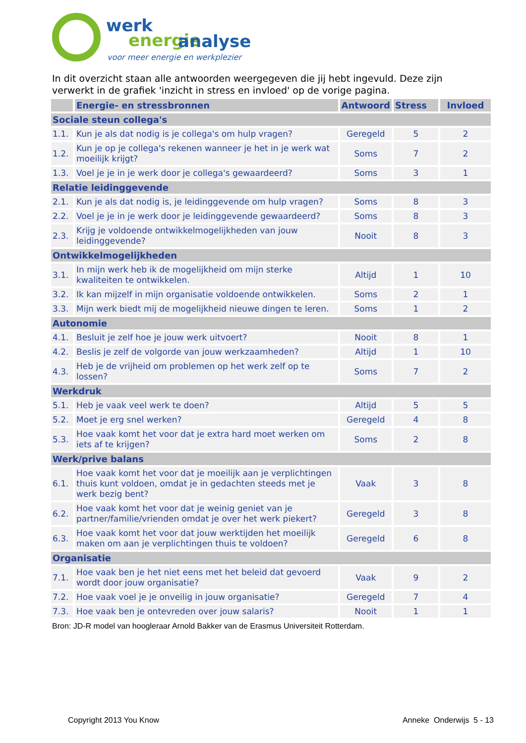werk
energie
analyse
voor meer energie en werkplezier
In dit overzicht staan alle antwoorden weergegeven die jij hebt ingevuld. Deze zijn verwerkt in de grafiek 'inzicht in stress en invloed' op de vorige pagina.
| | Energie- en stressbronnen | Antwoord | Stress | Invloed |
| --- | --- | --- | --- | --- |
| Sociale steun collega's | | | | |
| 1.1. | Kun je als dat nodig is je collega's om hulp vragen? | Geregeld | 5 | 2 |
| 1.2. | Kun je op je collega's rekenen wanneer je het in je werk wat moeilijk krijgt? | Soms | 7 | 2 |
| 1.3. | Voel je je in je werk door je collega's gewaardeerd? | Soms | 3 | 1 |
| Relatie leidinggevende | | | | |
| 2.1. | Kun je als dat nodig is, je leidinggevende om hulp vragen? | Soms | 8 | 3 |
| 2.2. | Voel je je in je werk door je leidinggevende gewaardeerd? | Soms | 8 | 3 |
| 2.3. | Krijg je voldoende ontwikkelmogelijkheden van jouw leidinggevende? | Nooit | 8 | 3 |
| Ontwikkelmogelijkheden | | | | |
| 3.1. | In mijn werk heb ik de mogelijkheid om mijn sterke kwaliteiten te ontwikkelen. | Altijd | 1 | 10 |
| 3.2. | Ik kan mijzelf in mijn organisatie voldoende ontwikkelen. | Soms | 2 | 1 |
| 3.3. | Mijn werk biedt mij de mogelijkheid nieuwe dingen te leren. | Soms | 1 | 2 |
| Autonomie | | | | |
| 4.1. | Besluit je zelf hoe je jouw werk uitvoert? | Nooit | 8 | 1 |
| 4.2. | Beslis je zelf de volgorde van jouw werkzaamheden? | Altijd | 1 | 10 |
| 4.3. | Heb je de vrijheid om problemen op het werk zelf op te lossen? | Soms | 7 | 2 |
| Werkdruk | | | | |
| 5.1. | Heb je vaak veel werk te doen? | Altijd | 5 | 5 |
| 5.2. | Moet je erg snel werken? | Geregeld | 4 | 8 |
| 5.3. | Hoe vaak komt het voor dat je extra hard moet werken om iets af te krijgen? | Soms | 2 | 8 |
| Werk/prive balans | | | | |
| 6.1. | Hoe vaak komt het voor dat je moeilijk aan je verplichtingen thuis kunt voldoen, omdat je in gedachten steeds met je werk bezig bent? | Vaak | 3 | 8 |
| 6.2. | Hoe vaak komt het voor dat je weinig geniet van je partner/familie/vrienden omdat je over het werk piekert? | Geregeld | 3 | 8 |
| 6.3. | Hoe vaak komt het voor dat jouw werktijden het moeilijk maken om aan je verplichtingen thuis te voldoen? | Geregeld | 6 | 8 |
| Organisatie | | | | |
| 7.1. | Hoe vaak ben je het niet eens met het beleid dat gevoerd wordt door jouw organisatie? | Vaak | 9 | 2 |
| 7.2. | Hoe vaak voel je je onveilig in jouw organisatie? | Geregeld | 7 | 4 |
| 7.3. | Hoe vaak ben je ontevreden over jouw salaris? | Nooit | 1 | 1 |
Bron: JD-R model van hoogleraar Arnold Bakker van de Erasmus Universiteit Rotterdam.
Copyright 2013 You Know Anneke Onderwijs 5 - 13